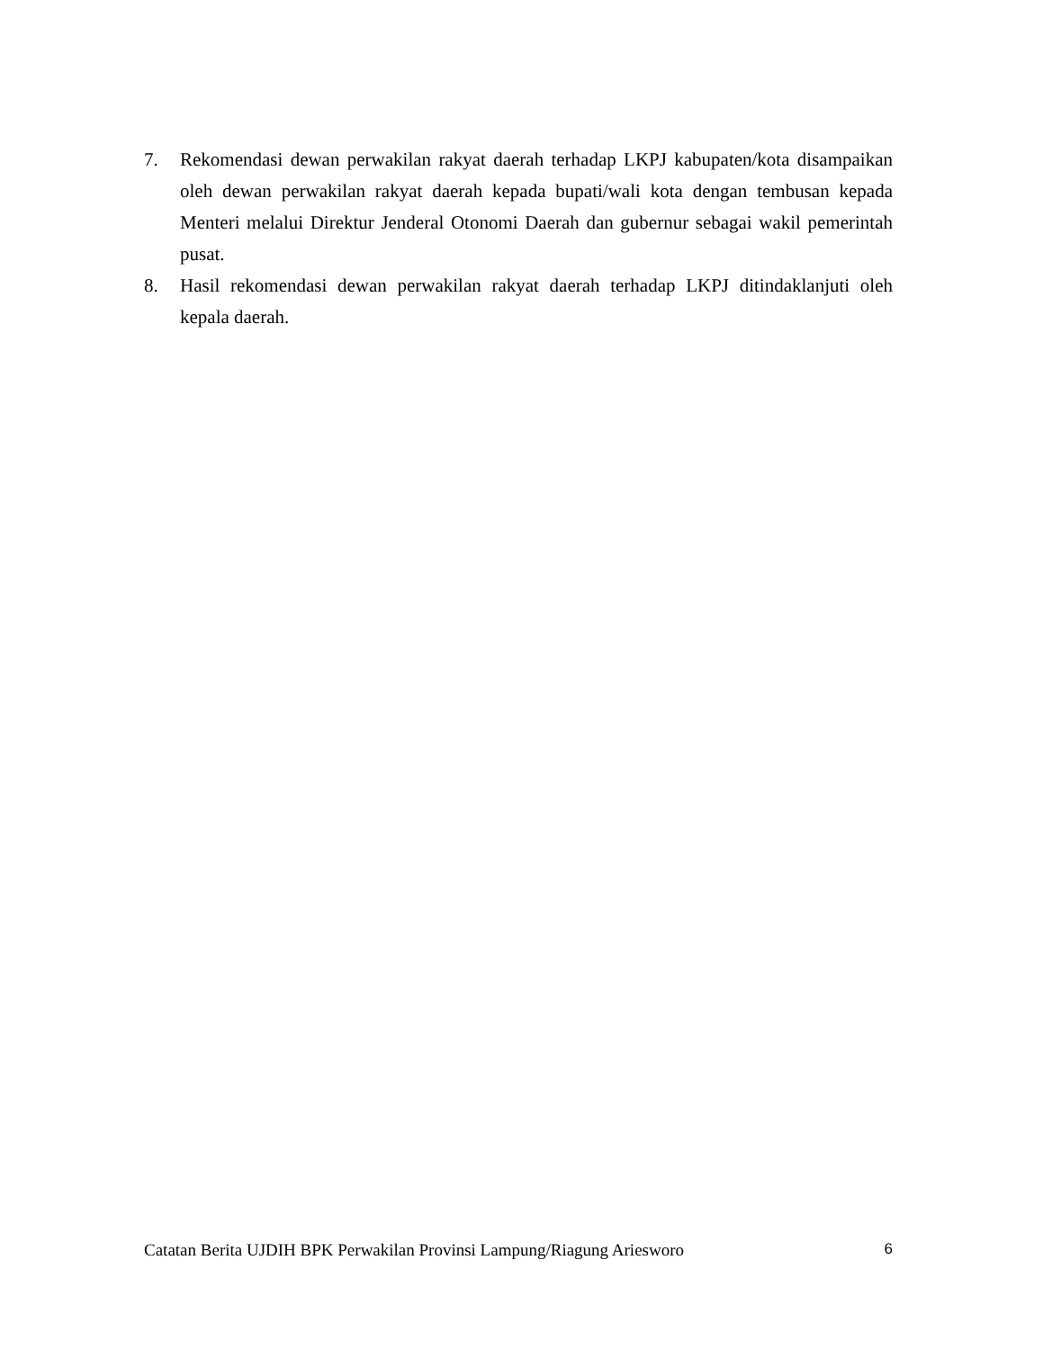7. Rekomendasi dewan perwakilan rakyat daerah terhadap LKPJ kabupaten/kota disampaikan oleh dewan perwakilan rakyat daerah kepada bupati/wali kota dengan tembusan kepada Menteri melalui Direktur Jenderal Otonomi Daerah dan gubernur sebagai wakil pemerintah pusat.
8. Hasil rekomendasi dewan perwakilan rakyat daerah terhadap LKPJ ditindaklanjuti oleh kepala daerah.
Catatan Berita UJDIH BPK Perwakilan Provinsi Lampung/Riagung Ariesworo 6